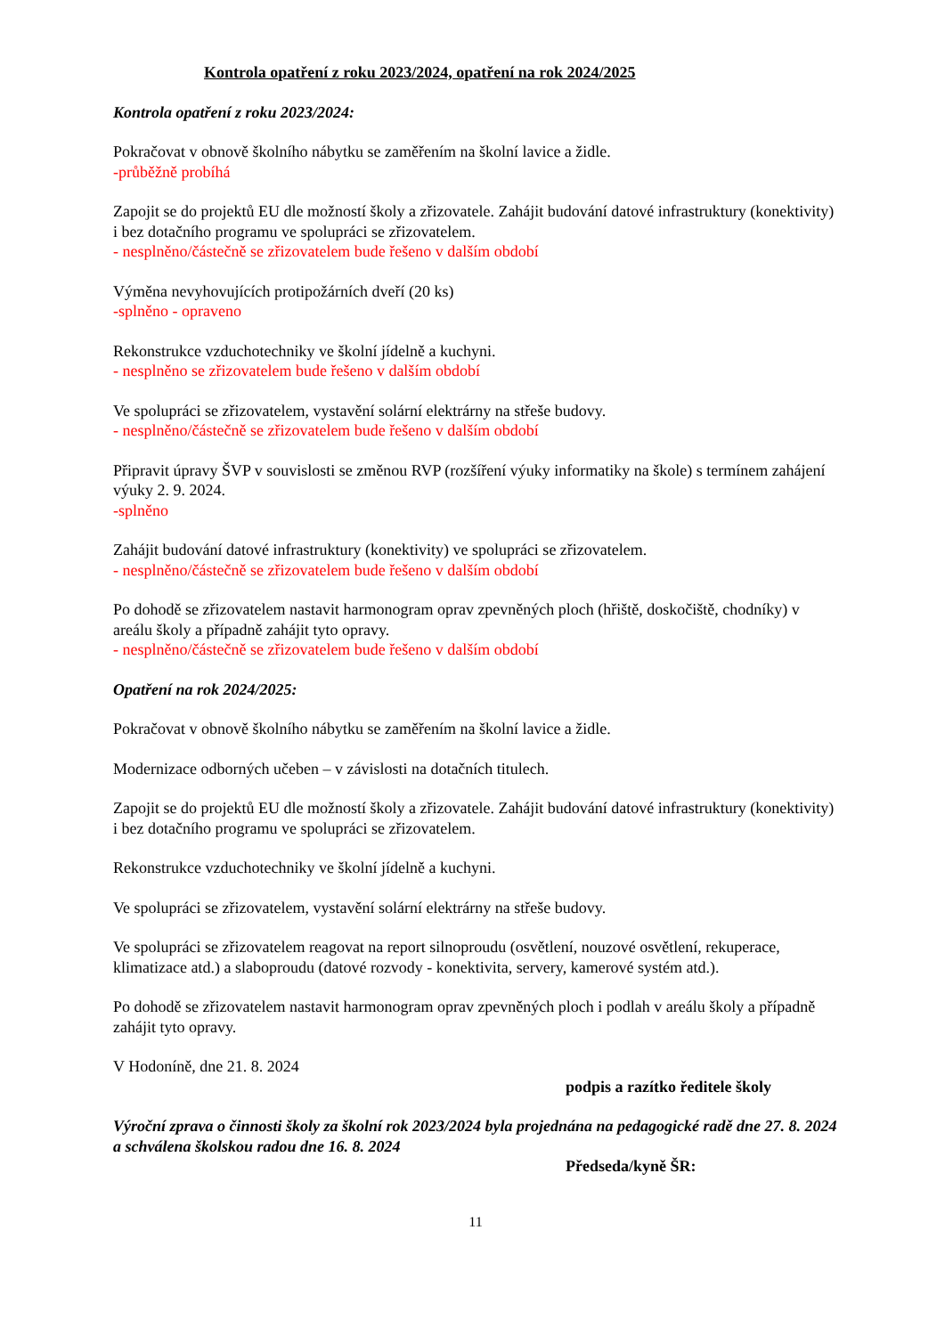Kontrola opatření z roku 2023/2024, opatření na rok 2024/2025
Kontrola opatření z roku 2023/2024:
Pokračovat v obnově školního nábytku se zaměřením na školní lavice a židle.
-průběžně probíhá
Zapojit se do projektů EU dle možností školy a zřizovatele. Zahájit budování datové infrastruktury (konektivity) i bez dotačního programu ve spolupráci se zřizovatelem.
- nesplněno/částečně se zřizovatelem bude řešeno v dalším období
Výměna nevyhovujících protipožárních dveří (20 ks)
-splněno - opraveno
Rekonstrukce vzduchotechniky ve školní jídelně a kuchyni.
- nesplněno se zřizovatelem bude řešeno v dalším období
Ve spolupráci se zřizovatelem, vystavění solární elektrárny na střeše budovy.
- nesplněno/částečně se zřizovatelem bude řešeno v dalším období
Připravit úpravy ŠVP v souvislosti se změnou RVP (rozšíření výuky informatiky na škole) s termínem zahájení výuky 2. 9. 2024.
-splněno
Zahájit budování datové infrastruktury (konektivity) ve spolupráci se zřizovatelem.
- nesplněno/částečně se zřizovatelem bude řešeno v dalším období
Po dohodě se zřizovatelem nastavit harmonogram oprav zpevněných ploch (hřiště, doskočiště, chodníky) v areálu školy a případně zahájit tyto opravy.
- nesplněno/částečně se zřizovatelem bude řešeno v dalším období
Opatření na rok 2024/2025:
Pokračovat v obnově školního nábytku se zaměřením na školní lavice a židle.
Modernizace odborných učeben – v závislosti na dotačních titulech.
Zapojit se do projektů EU dle možností školy a zřizovatele. Zahájit budování datové infrastruktury (konektivity) i bez dotačního programu ve spolupráci se zřizovatelem.
Rekonstrukce vzduchotechniky ve školní jídelně a kuchyni.
Ve spolupráci se zřizovatelem, vystavění solární elektrárny na střeše budovy.
Ve spolupráci se zřizovatelem reagovat na report silnoproudu (osvětlení, nouzové osvětlení, rekuperace, klimatizace atd.) a slaboproudu (datové rozvody - konektivita, servery, kamerové systém atd.).
Po dohodě se zřizovatelem nastavit harmonogram oprav zpevněných ploch i podlah v areálu školy a případně zahájit tyto opravy.
V Hodoníně, dne 21. 8. 2024
podpis a razítko ředitele školy
Výroční zprava o činnosti školy za školní rok 2023/2024 byla projednána na pedagogické radě dne 27. 8. 2024 a schválena školskou radou dne 16. 8. 2024
Předseda/kyně ŠR:
11